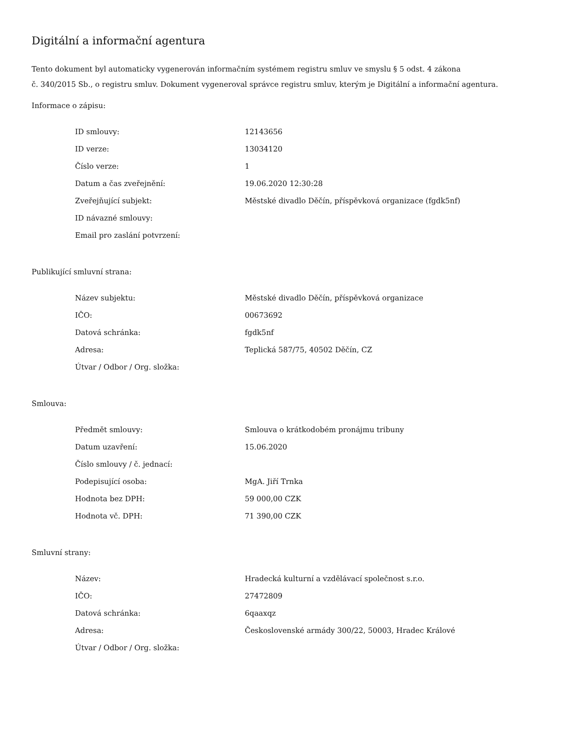Digitální a informační agentura
Tento dokument byl automaticky vygenerován informačním systémem registru smluv ve smyslu § 5 odst. 4 zákona
č. 340/2015 Sb., o registru smluv. Dokument vygeneroval správce registru smluv, kterým je Digitální a informační agentura.
Informace o zápisu:
| ID smlouvy: | 12143656 |
| ID verze: | 13034120 |
| Číslo verze: | 1 |
| Datum a čas zveřejnění: | 19.06.2020 12:30:28 |
| Zveřejňující subjekt: | Městské divadlo Děčín, příspěvková organizace (fgdk5nf) |
| ID návazné smlouvy: | |
| Email pro zaslání potvrzení: | |
Publikující smluvní strana:
| Název subjektu: | Městské divadlo Děčín, příspěvková organizace |
| IČO: | 00673692 |
| Datová schránka: | fgdk5nf |
| Adresa: | Teplická 587/75, 40502 Děčín, CZ |
| Útvar / Odbor / Org. složka: | |
Smlouva:
| Předmět smlouvy: | Smlouva o krátkodobém pronájmu tribuny |
| Datum uzavření: | 15.06.2020 |
| Číslo smlouvy / č. jednací: | |
| Podepisující osoba: | MgA. Jiří Trnka |
| Hodnota bez DPH: | 59 000,00 CZK |
| Hodnota vč. DPH: | 71 390,00 CZK |
Smluvní strany:
| Název: | Hradecká kulturní a vzdělávací společnost s.r.o. |
| IČO: | 27472809 |
| Datová schránka: | 6qaaxqz |
| Adresa: | Československé armády 300/22, 50003, Hradec Králové |
| Útvar / Odbor / Org. složka: | |